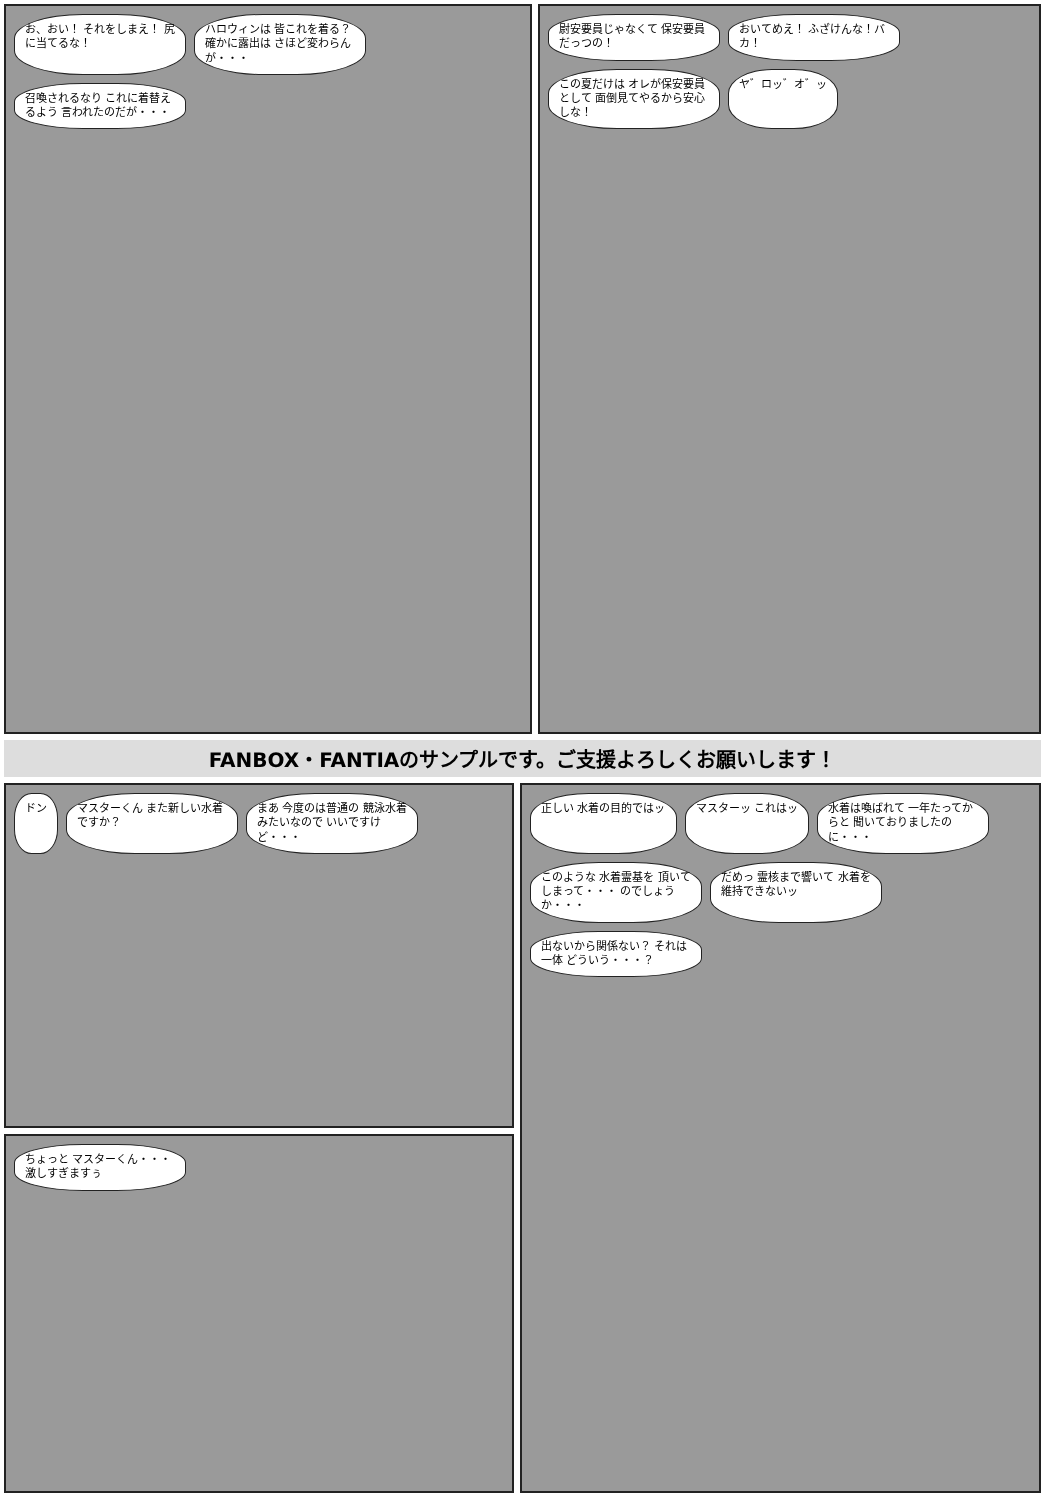お、おい！ それをしまえ！ 尻に当てるな！
ハロウィンは 皆これを着る？ 確かに露出は さほど変わらんが・・・
召喚されるなり これに着替えるよう 言われたのだが・・・
尉安要員じゃなくて 保安要員だっつの！
おいてめえ！ ふざけんな！バカ！
この夏だけは オレが保安要員として 面倒見てやるから安心しな！
ヤ゛ロッ゛オ゛ッ
FANBOX・FANTIAのサンプルです。ご支援よろしくお願いします！
ドン
マスターくん また新しい水着 ですか？
まあ 今度のは普通の 競泳水着みたいなので いいですけど・・・
ちょっと マスターくん・・・ 激しすぎますぅ
正しい 水着の目的ではッ
マスターッ これはッ
水着は喚ばれて 一年たってからと 聞いておりましたのに・・・
このような 水着霊基を 頂いてしまって・・・ のでしょうか・・・
だめっ 霊核まで響いて 水着を維持できないッ
出ないから関係ない？ それは一体 どういう・・・？